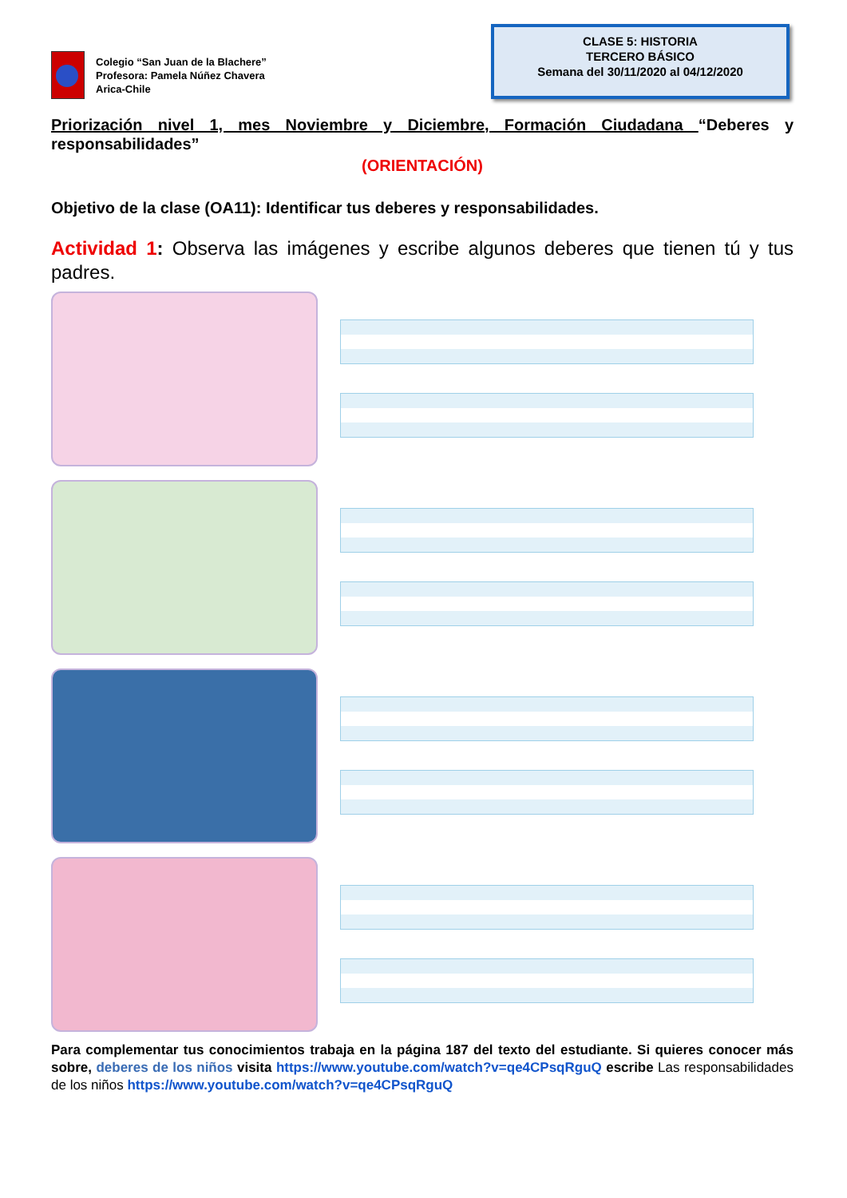Colegio “San Juan de la Blachere”
Profesora: Pamela Núñez Chavera
Arica-Chile
CLASE 5: HISTORIA
TERCERO BÁSICO
Semana del 30/11/2020 al 04/12/2020
Priorización nivel 1, mes Noviembre y Diciembre, Formación Ciudadana “Deberes y responsabilidades”
(ORIENTACIÓN)
Objetivo de la clase (OA11): Identificar tus deberes y responsabilidades.
Actividad 1: Observa las imágenes y escribe algunos deberes que tienen tú y tus padres.
Para complementar tus conocimientos trabaja en la página 187 del texto del estudiante. Si quieres conocer más sobre, deberes de los niños visita https://www.youtube.com/watch?v=qe4CPsqRguQ escribe Las responsabilidades de los niños https://www.youtube.com/watch?v=qe4CPsqRguQ